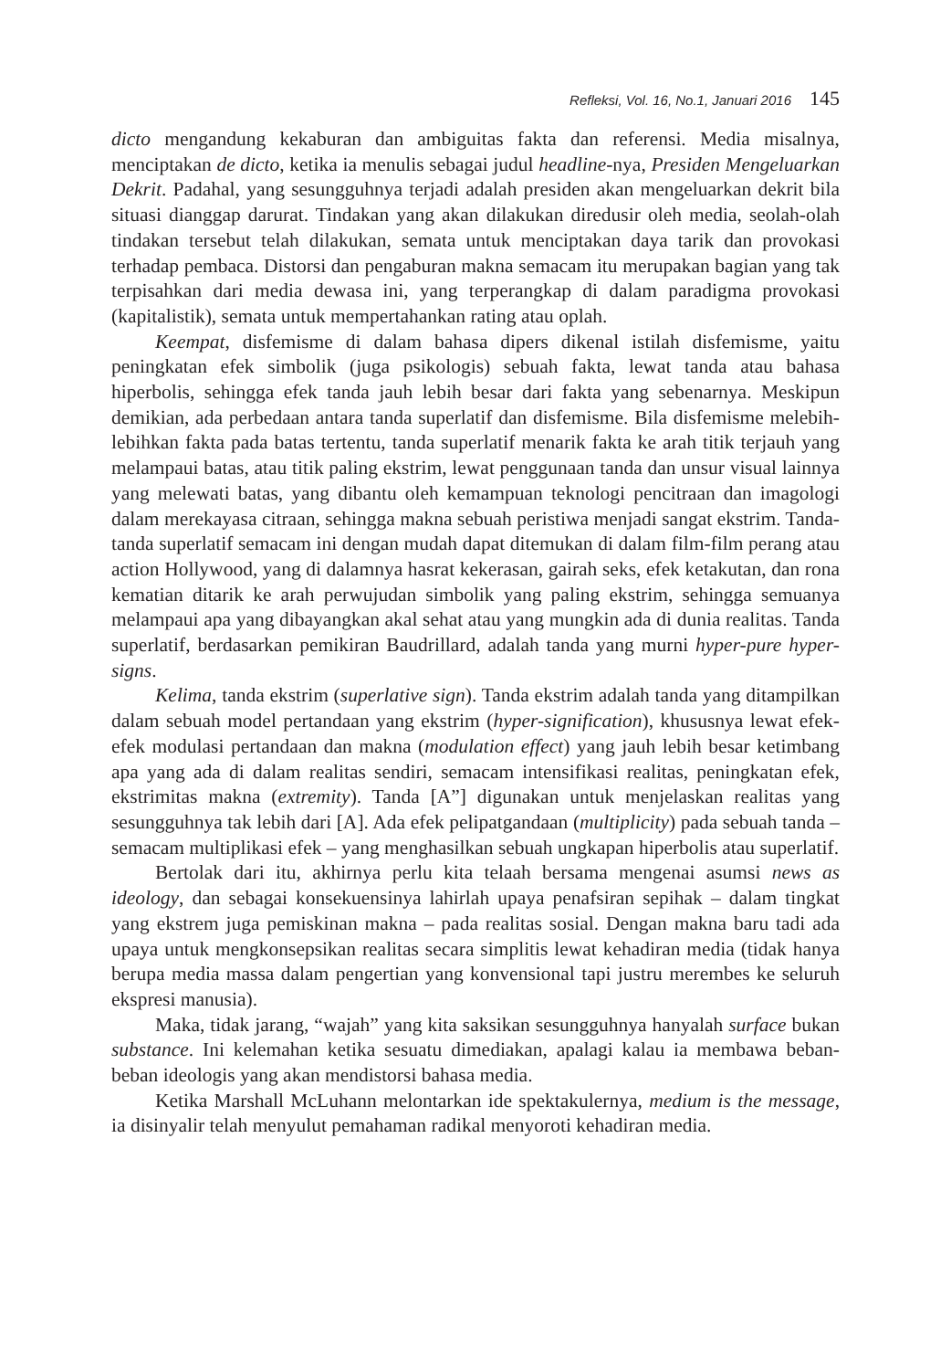Refleksi, Vol. 16, No.1, Januari 2016 145
dicto mengandung kekaburan dan ambiguitas fakta dan referensi. Media misalnya, menciptakan de dicto, ketika ia menulis sebagai judul headline-nya, Presiden Mengeluarkan Dekrit. Padahal, yang sesungguhnya terjadi adalah presiden akan mengeluarkan dekrit bila situasi dianggap darurat. Tindakan yang akan dilakukan diredusir oleh media, seolah-olah tindakan tersebut telah dilakukan, semata untuk menciptakan daya tarik dan provokasi terhadap pembaca. Distorsi dan pengaburan makna semacam itu merupakan bagian yang tak terpisahkan dari media dewasa ini, yang terperangkap di dalam paradigma provokasi (kapitalistik), semata untuk mempertahankan rating atau oplah.
Keempat, disfemisme di dalam bahasa dipers dikenal istilah disfemisme, yaitu peningkatan efek simbolik (juga psikologis) sebuah fakta, lewat tanda atau bahasa hiperbolis, sehingga efek tanda jauh lebih besar dari fakta yang sebenarnya. Meskipun demikian, ada perbedaan antara tanda superlatif dan disfemisme. Bila disfemisme melebih-lebihkan fakta pada batas tertentu, tanda superlatif menarik fakta ke arah titik terjauh yang melampaui batas, atau titik paling ekstrim, lewat penggunaan tanda dan unsur visual lainnya yang melewati batas, yang dibantu oleh kemampuan teknologi pencitraan dan imagologi dalam merekayasa citraan, sehingga makna sebuah peristiwa menjadi sangat ekstrim. Tanda-tanda superlatif semacam ini dengan mudah dapat ditemukan di dalam film-film perang atau action Hollywood, yang di dalamnya hasrat kekerasan, gairah seks, efek ketakutan, dan rona kematian ditarik ke arah perwujudan simbolik yang paling ekstrim, sehingga semuanya melampaui apa yang dibayangkan akal sehat atau yang mungkin ada di dunia realitas. Tanda superlatif, berdasarkan pemikiran Baudrillard, adalah tanda yang murni hyper-pure hyper-signs.
Kelima, tanda ekstrim (superlative sign). Tanda ekstrim adalah tanda yang ditampilkan dalam sebuah model pertandaan yang ekstrim (hyper-signification), khususnya lewat efek-efek modulasi pertandaan dan makna (modulation effect) yang jauh lebih besar ketimbang apa yang ada di dalam realitas sendiri, semacam intensifikasi realitas, peningkatan efek, ekstrimitas makna (extremity). Tanda [A”] digunakan untuk menjelaskan realitas yang sesungguhnya tak lebih dari [A]. Ada efek pelipatgandaan (multiplicity) pada sebuah tanda – semacam multiplikasi efek – yang menghasilkan sebuah ungkapan hiperbolis atau superlatif.
Bertolak dari itu, akhirnya perlu kita telaah bersama mengenai asumsi news as ideology, dan sebagai konsekuensinya lahirlah upaya penafsiran sepihak – dalam tingkat yang ekstrem juga pemiskinan makna – pada realitas sosial. Dengan makna baru tadi ada upaya untuk mengkonsepsikan realitas secara simplitis lewat kehadiran media (tidak hanya berupa media massa dalam pengertian yang konvensional tapi justru merembes ke seluruh ekspresi manusia).
Maka, tidak jarang, “wajah” yang kita saksikan sesungguhnya hanyalah surface bukan substance. Ini kelemahan ketika sesuatu dimediakan, apalagi kalau ia membawa beban-beban ideologis yang akan mendistorsi bahasa media.
Ketika Marshall McLuhann melontarkan ide spektakulernya, medium is the message, ia disinyalir telah menyulut pemahaman radikal menyoroti kehadiran media.